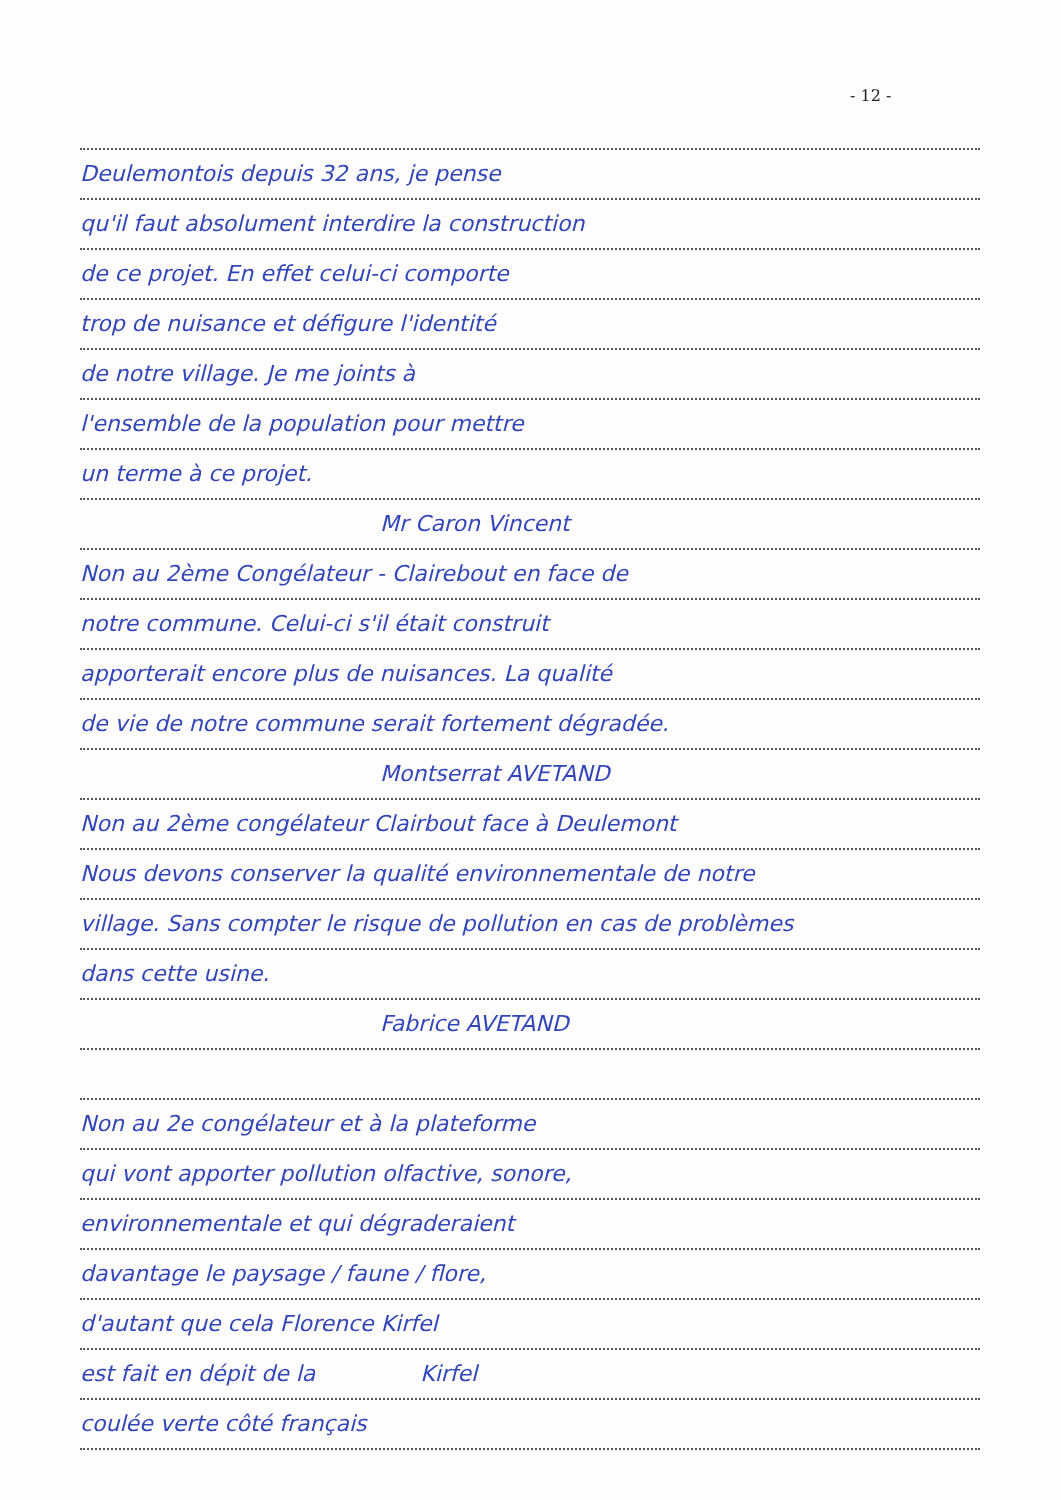- 12 -
Deulemontois depuis 32 ans, je pense
qu'il faut absolument interdire la construction
de ce projet. En effet celui-ci comporte
trop de nuisance et défigure l'identité
de notre village. Je me joints à
l'ensemble de la population pour mettre
un terme à ce projet.
Mr Caron Vincent
Non au 2ème Congélateur - Clairebout en face de
notre commune. Celui-ci s'il était construit
apporterait encore plus de nuisances. La qualité
de vie de notre commune serait fortement dégradée.
Montserrat AVETAND
Non au 2ème congélateur Clairbout face à Deulemont
Nous devons conserver la qualité environnementale de notre
village. Sans compter le risque de pollution en cas de problèmes
dans cette usine.
Fabrice AVETAND
Non au 2e congélateur et à la plateforme
qui vont apporter pollution olfactive, sonore,
environnementale et qui dégraderaient
davantage le paysage / faune / flore,
d'autant que cela Florence Kirfel
est fait en dépit de la Kirfel
coulée verte côté français